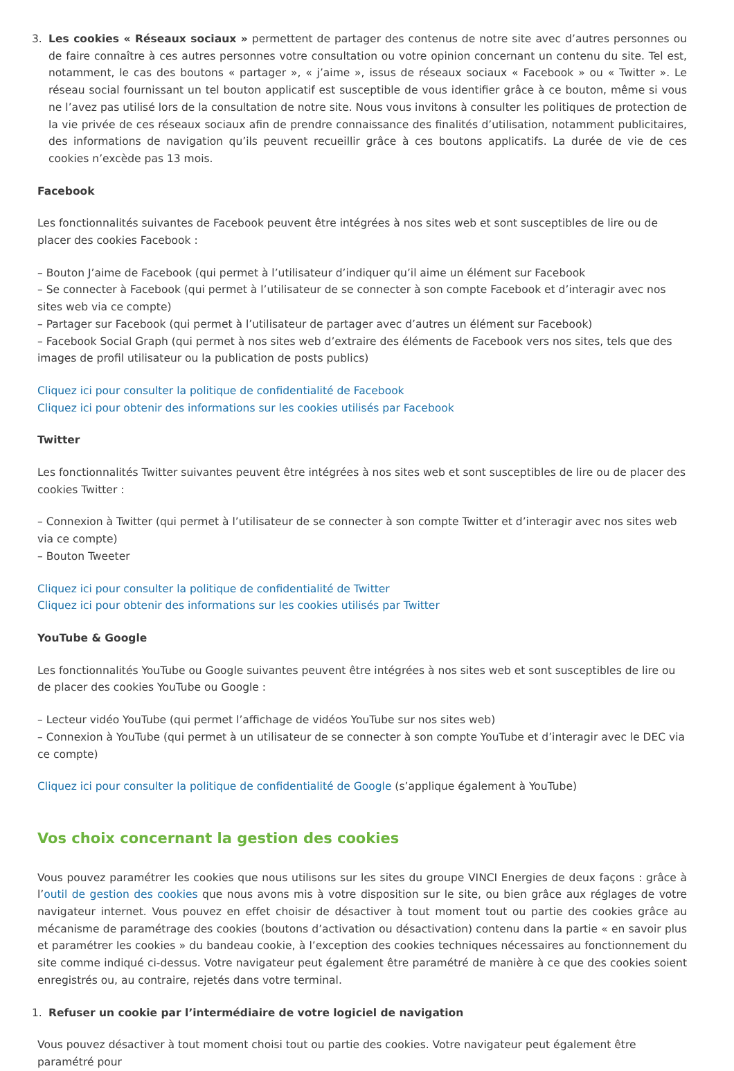3. Les cookies « Réseaux sociaux » permettent de partager des contenus de notre site avec d’autres personnes ou de faire connaître à ces autres personnes votre consultation ou votre opinion concernant un contenu du site. Tel est, notamment, le cas des boutons « partager », « j’aime », issus de réseaux sociaux « Facebook » ou « Twitter ». Le réseau social fournissant un tel bouton applicatif est susceptible de vous identifier grâce à ce bouton, même si vous ne l’avez pas utilisé lors de la consultation de notre site. Nous vous invitons à consulter les politiques de protection de la vie privée de ces réseaux sociaux afin de prendre connaissance des finalités d’utilisation, notamment publicitaires, des informations de navigation qu’ils peuvent recueillir grâce à ces boutons applicatifs. La durée de vie de ces cookies n’excède pas 13 mois.
Facebook
Les fonctionnalités suivantes de Facebook peuvent être intégrées à nos sites web et sont susceptibles de lire ou de placer des cookies Facebook :
– Bouton J’aime de Facebook (qui permet à l’utilisateur d’indiquer qu’il aime un élément sur Facebook
– Se connecter à Facebook (qui permet à l’utilisateur de se connecter à son compte Facebook et d’interagir avec nos sites web via ce compte)
– Partager sur Facebook (qui permet à l’utilisateur de partager avec d’autres un élément sur Facebook)
– Facebook Social Graph (qui permet à nos sites web d’extraire des éléments de Facebook vers nos sites, tels que des images de profil utilisateur ou la publication de posts publics)
Cliquez ici pour consulter la politique de confidentialité de Facebook
Cliquez ici pour obtenir des informations sur les cookies utilisés par Facebook
Twitter
Les fonctionnalités Twitter suivantes peuvent être intégrées à nos sites web et sont susceptibles de lire ou de placer des cookies Twitter :
– Connexion à Twitter (qui permet à l’utilisateur de se connecter à son compte Twitter et d’interagir avec nos sites web via ce compte)
– Bouton Tweeter
Cliquez ici pour consulter la politique de confidentialité de Twitter
Cliquez ici pour obtenir des informations sur les cookies utilisés par Twitter
YouTube & Google
Les fonctionnalités YouTube ou Google suivantes peuvent être intégrées à nos sites web et sont susceptibles de lire ou de placer des cookies YouTube ou Google :
– Lecteur vidéo YouTube (qui permet l’affichage de vidéos YouTube sur nos sites web)
– Connexion à YouTube (qui permet à un utilisateur de se connecter à son compte YouTube et d’interagir avec le DEC via ce compte)
Cliquez ici pour consulter la politique de confidentialité de Google (s’applique également à YouTube)
Vos choix concernant la gestion des cookies
Vous pouvez paramétrer les cookies que nous utilisons sur les sites du groupe VINCI Energies de deux façons : grâce à l’outil de gestion des cookies que nous avons mis à votre disposition sur le site, ou bien grâce aux réglages de votre navigateur internet. Vous pouvez en effet choisir de désactiver à tout moment tout ou partie des cookies grâce au mécanisme de paramétrage des cookies (boutons d’activation ou désactivation) contenu dans la partie « en savoir plus et paramétrer les cookies » du bandeau cookie, à l’exception des cookies techniques nécessaires au fonctionnement du site comme indiqué ci-dessus. Votre navigateur peut également être paramétré de manière à ce que des cookies soient enregistrés ou, au contraire, rejetés dans votre terminal.
1. Refuser un cookie par l’intermédiaire de votre logiciel de navigation
Vous pouvez désactiver à tout moment choisi tout ou partie des cookies. Votre navigateur peut également être paramétré pour